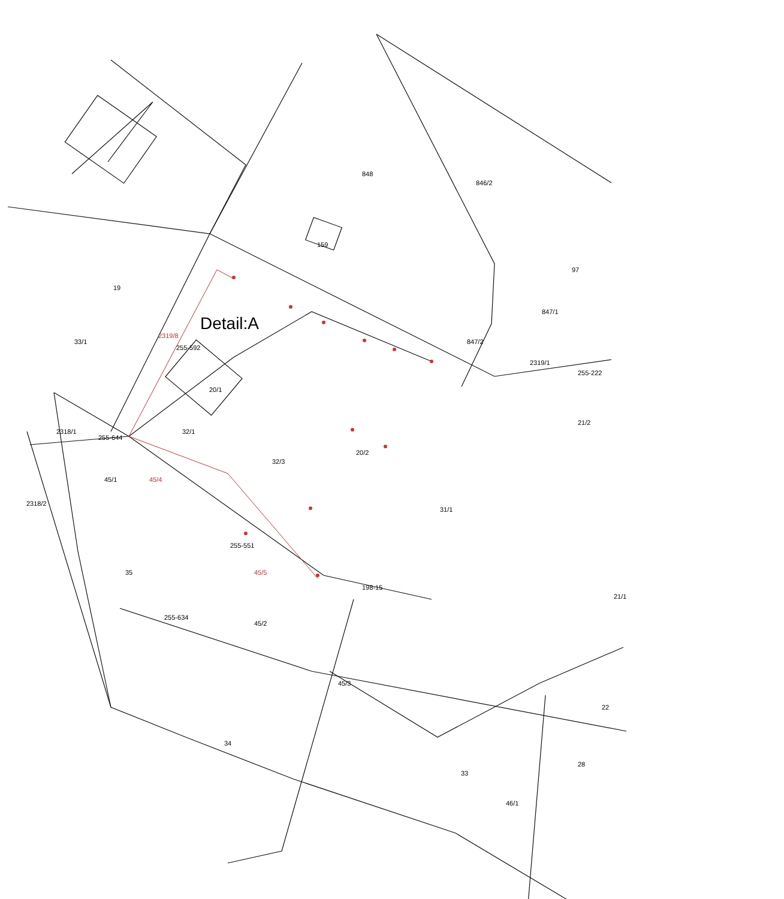Detail:A
848
846/2
159
19
33/1
20/1
2319/1
255-222
847/1
847/2
97
21/2
21/1
32/1
32/3
20/2
31/1
2318/1
2318/2
45/1 45/4
45/5
35
45/2
45/3
34
33
28
22
46/1
2319/8
255-592
255-644
255-551
255-634
198-15